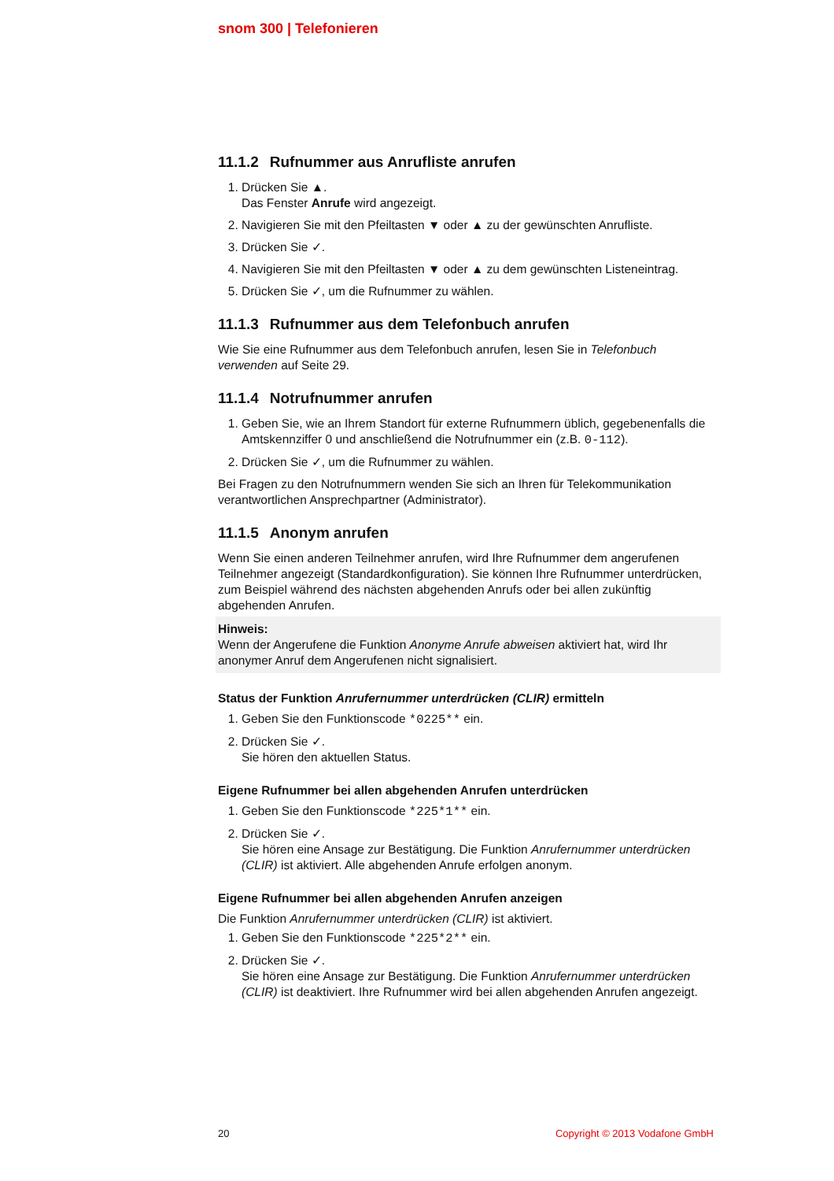snom 300 | Telefonieren
11.1.2 Rufnummer aus Anrufliste anrufen
1. Drücken Sie ▲.
Das Fenster Anrufe wird angezeigt.
2. Navigieren Sie mit den Pfeiltasten ▼ oder ▲ zu der gewünschten Anrufliste.
3. Drücken Sie ✓.
4. Navigieren Sie mit den Pfeiltasten ▼ oder ▲ zu dem gewünschten Listeneintrag.
5. Drücken Sie ✓, um die Rufnummer zu wählen.
11.1.3 Rufnummer aus dem Telefonbuch anrufen
Wie Sie eine Rufnummer aus dem Telefonbuch anrufen, lesen Sie in Telefonbuch verwenden auf Seite 29.
11.1.4 Notrufnummer anrufen
1. Geben Sie, wie an Ihrem Standort für externe Rufnummern üblich, gegebenenfalls die Amtskennziffer 0 und anschließend die Notrufnummer ein (z.B. 0-112).
2. Drücken Sie ✓, um die Rufnummer zu wählen.
Bei Fragen zu den Notrufnummern wenden Sie sich an Ihren für Telekommunikation verantwortlichen Ansprechpartner (Administrator).
11.1.5 Anonym anrufen
Wenn Sie einen anderen Teilnehmer anrufen, wird Ihre Rufnummer dem angerufenen Teilnehmer angezeigt (Standardkonfiguration). Sie können Ihre Rufnummer unterdrücken, zum Beispiel während des nächsten abgehenden Anrufs oder bei allen zukünftig abgehenden Anrufen.
Hinweis:
Wenn der Angerufene die Funktion Anonyme Anrufe abweisen aktiviert hat, wird Ihr anonymer Anruf dem Angerufenen nicht signalisiert.
Status der Funktion Anrufernummer unterdrücken (CLIR) ermitteln
1. Geben Sie den Funktionscode *0225** ein.
2. Drücken Sie ✓.
Sie hören den aktuellen Status.
Eigene Rufnummer bei allen abgehenden Anrufen unterdrücken
1. Geben Sie den Funktionscode *225*1** ein.
2. Drücken Sie ✓.
Sie hören eine Ansage zur Bestätigung. Die Funktion Anrufernummer unterdrücken (CLIR) ist aktiviert. Alle abgehenden Anrufe erfolgen anonym.
Eigene Rufnummer bei allen abgehenden Anrufen anzeigen
Die Funktion Anrufernummer unterdrücken (CLIR) ist aktiviert.
1. Geben Sie den Funktionscode *225*2** ein.
2. Drücken Sie ✓.
Sie hören eine Ansage zur Bestätigung. Die Funktion Anrufernummer unterdrücken (CLIR) ist deaktiviert. Ihre Rufnummer wird bei allen abgehenden Anrufen angezeigt.
20 Copyright © 2013 Vodafone GmbH